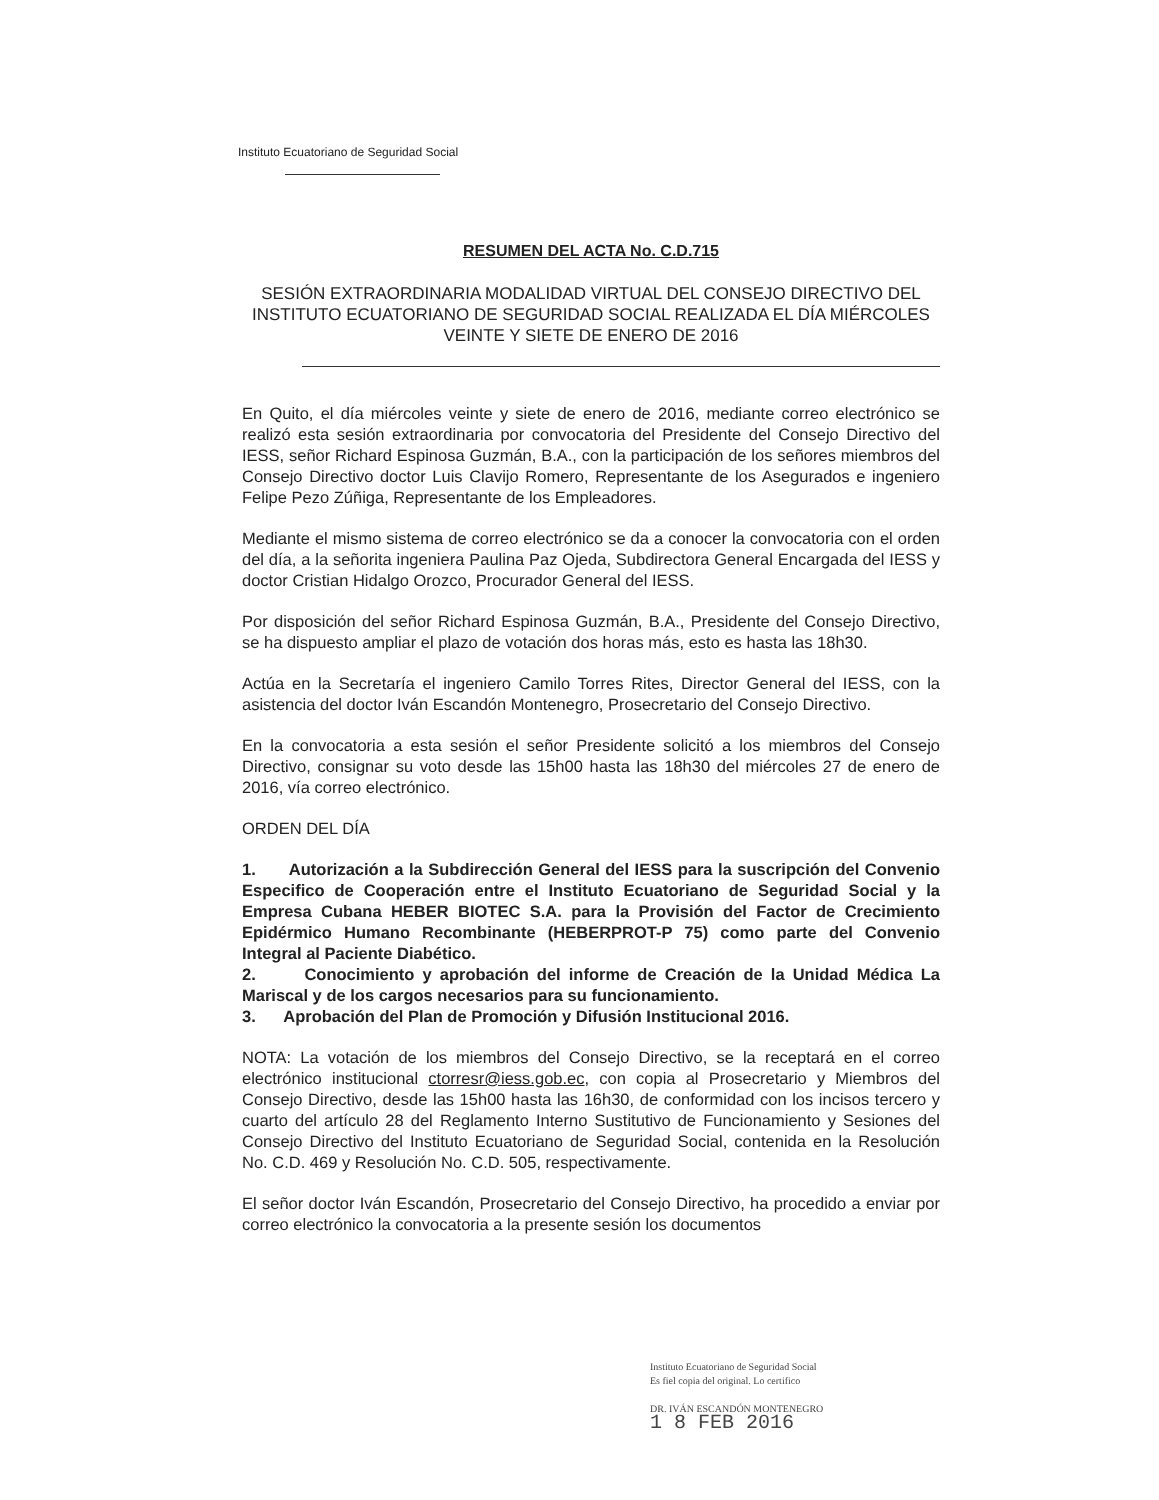Instituto Ecuatoriano de Seguridad Social
RESUMEN DEL ACTA No. C.D.715
SESIÓN EXTRAORDINARIA MODALIDAD VIRTUAL DEL CONSEJO DIRECTIVO DEL INSTITUTO ECUATORIANO DE SEGURIDAD SOCIAL REALIZADA EL DÍA MIÉRCOLES VEINTE Y SIETE DE ENERO DE 2016
En Quito, el día miércoles veinte y siete de enero de 2016, mediante correo electrónico se realizó esta sesión extraordinaria por convocatoria del Presidente del Consejo Directivo del IESS, señor Richard Espinosa Guzmán, B.A., con la participación de los señores miembros del Consejo Directivo doctor Luis Clavijo Romero, Representante de los Asegurados e ingeniero Felipe Pezo Zúñiga, Representante de los Empleadores.
Mediante el mismo sistema de correo electrónico se da a conocer la convocatoria con el orden del día, a la señorita ingeniera Paulina Paz Ojeda, Subdirectora General Encargada del IESS y doctor Cristian Hidalgo Orozco, Procurador General del IESS.
Por disposición del señor Richard Espinosa Guzmán, B.A., Presidente del Consejo Directivo, se ha dispuesto ampliar el plazo de votación dos horas más, esto es hasta las 18h30.
Actúa en la Secretaría el ingeniero Camilo Torres Rites, Director General del IESS, con la asistencia del doctor Iván Escandón Montenegro, Prosecretario del Consejo Directivo.
En la convocatoria a esta sesión el señor Presidente solicitó a los miembros del Consejo Directivo, consignar su voto desde las 15h00 hasta las 18h30 del miércoles 27 de enero de 2016, vía correo electrónico.
ORDEN DEL DÍA
1. Autorización a la Subdirección General del IESS para la suscripción del Convenio Especifico de Cooperación entre el Instituto Ecuatoriano de Seguridad Social y la Empresa Cubana HEBER BIOTEC S.A. para la Provisión del Factor de Crecimiento Epidérmico Humano Recombinante (HEBERPROT-P 75) como parte del Convenio Integral al Paciente Diabético.
2. Conocimiento y aprobación del informe de Creación de la Unidad Médica La Mariscal y de los cargos necesarios para su funcionamiento.
3. Aprobación del Plan de Promoción y Difusión Institucional 2016.
NOTA: La votación de los miembros del Consejo Directivo, se la receptará en el correo electrónico institucional ctorresr@iess.gob.ec, con copia al Prosecretario y Miembros del Consejo Directivo, desde las 15h00 hasta las 16h30, de conformidad con los incisos tercero y cuarto del artículo 28 del Reglamento Interno Sustitutivo de Funcionamiento y Sesiones del Consejo Directivo del Instituto Ecuatoriano de Seguridad Social, contenida en la Resolución No. C.D. 469 y Resolución No. C.D. 505, respectivamente.
El señor doctor Iván Escandón, Prosecretario del Consejo Directivo, ha procedido a enviar por correo electrónico la convocatoria a la presente sesión los documentos
Instituto Ecuatoriano de Seguridad Social
Es fiel copia del original. Lo certifico
DR. IVÁN ESCANDÓN MONTENEGRO
1 8 FEB 2016